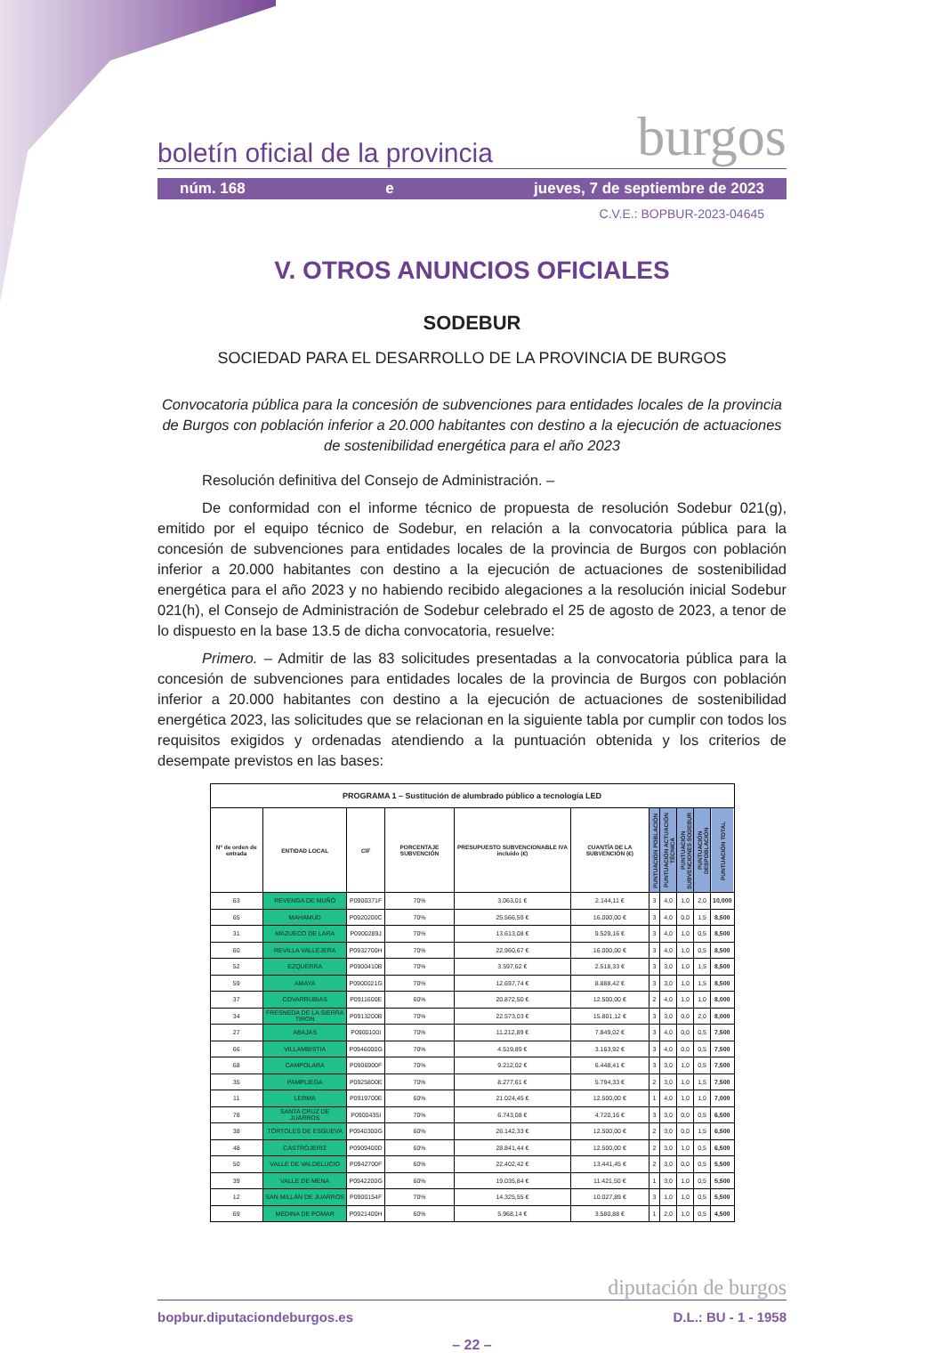boletín oficial de la provincia burgos
núm. 168 e jueves, 7 de septiembre de 2023
C.V.E.: BOPBUR-2023-04645
V. OTROS ANUNCIOS OFICIALES
SODEBUR
SOCIEDAD PARA EL DESARROLLO DE LA PROVINCIA DE BURGOS
Convocatoria pública para la concesión de subvenciones para entidades locales de la provincia de Burgos con población inferior a 20.000 habitantes con destino a la ejecución de actuaciones de sostenibilidad energética para el año 2023
Resolución definitiva del Consejo de Administración. –
De conformidad con el informe técnico de propuesta de resolución Sodebur 021(g), emitido por el equipo técnico de Sodebur, en relación a la convocatoria pública para la concesión de subvenciones para entidades locales de la provincia de Burgos con población inferior a 20.000 habitantes con destino a la ejecución de actuaciones de sostenibilidad energética para el año 2023 y no habiendo recibido alegaciones a la resolución inicial Sodebur 021(h), el Consejo de Administración de Sodebur celebrado el 25 de agosto de 2023, a tenor de lo dispuesto en la base 13.5 de dicha convocatoria, resuelve:
Primero. – Admitir de las 83 solicitudes presentadas a la convocatoria pública para la concesión de subvenciones para entidades locales de la provincia de Burgos con población inferior a 20.000 habitantes con destino a la ejecución de actuaciones de sostenibilidad energética 2023, las solicitudes que se relacionan en la siguiente tabla por cumplir con todos los requisitos exigidos y ordenadas atendiendo a la puntuación obtenida y los criterios de desempate previstos en las bases:
| PROGRAMA 1 – Sustitución de alumbrado público a tecnología LED | | | | | | | | | | |
| --- | --- | --- | --- | --- | --- | --- | --- | --- | --- | --- |
| Nº de orden de entrada | ENTIDAD LOCAL | CIF | PORCENTAJE SUBVENCIÓN | PRESUPUESTO SUBVENCIONABLE IVA incluido (€) | CUANTÍA DE LA SUBVENCIÓN (€) | PUNTUACIÓN POBLACIÓN | PUNTUACIÓN ACTUACIÓN TÉCNICA | PUNTUACIÓN SUBVENCIONES SODEBUR | PUNTUACIÓN DESPOBLACIÓN | PUNTUACIÓN TOTAL |
| 63 | REVENGA DE MUÑÓ | P0900371F | 70% | 3.063,01 € | 2.144,11 € | 3 | 4,0 | 1,0 | 2,0 | 10,000 |
| 65 | MAHAMUD | P0920200C | 70% | 25.566,59 € | 16.000,00 € | 3 | 4,0 | 0,0 | 1,5 | 8,500 |
| 31 | MAZUECO DE LARA | P0900289J | 70% | 13.613,08 € | 9.529,16 € | 3 | 4,0 | 1,0 | 0,5 | 8,500 |
| 60 | REVILLA VALLEJERA | P0932700H | 70% | 22.960,67 € | 16.000,00 € | 3 | 4,0 | 1,0 | 0,5 | 8,500 |
| 52 | EZQUERRA | P0900410B | 70% | 3.597,62 € | 2.518,33 € | 3 | 3,0 | 1,0 | 1,5 | 8,500 |
| 59 | AMAYA | P0900021G | 70% | 12.697,74 € | 8.888,42 € | 3 | 3,0 | 1,0 | 1,5 | 8,500 |
| 37 | COVARRUBIAS | P0911600E | 60% | 20.872,50 € | 12.500,00 € | 2 | 4,0 | 1,0 | 1,0 | 8,000 |
| 34 | FRESNEDA DE LA SIERRA TIRON | P0913200B | 70% | 22.573,03 € | 15.801,12 € | 3 | 3,0 | 0,0 | 2,0 | 8,000 |
| 27 | ABAJAS | P0900100I | 70% | 11.212,89 € | 7.849,02 € | 3 | 4,0 | 0,0 | 0,5 | 7,500 |
| 66 | VILLAMBISTIA | P0946000G | 70% | 4.519,89 € | 3.163,92 € | 3 | 4,0 | 0,0 | 0,5 | 7,500 |
| 68 | CAMPOLARA | P0906900F | 70% | 9.212,02 € | 6.448,41 € | 3 | 3,0 | 1,0 | 0,5 | 7,500 |
| 35 | PAMPLIEGA | P0925800E | 70% | 8.277,61 € | 5.794,33 € | 2 | 3,0 | 1,0 | 1,5 | 7,500 |
| 11 | LERMA | P0919700E | 60% | 21.024,45 € | 12.500,00 € | 1 | 4,0 | 1,0 | 1,0 | 7,000 |
| 78 | SANTA CRUZ DE JUARROS | P0900435I | 70% | 6.743,08 € | 4.720,16 € | 3 | 3,0 | 0,0 | 0,5 | 6,500 |
| 38 | TÓRTOLES DE ESGUEVA | P0940300G | 60% | 26.142,33 € | 12.500,00 € | 2 | 3,0 | 0,0 | 1,5 | 6,500 |
| 48 | CASTROJERIZ | P0909400D | 60% | 28.841,44 € | 12.500,00 € | 2 | 3,0 | 1,0 | 0,5 | 6,500 |
| 50 | VALLE DE VALDELUCIO | P0942700F | 60% | 22.402,42 € | 13.441,45 € | 2 | 3,0 | 0,0 | 0,5 | 5,500 |
| 39 | VALLE DE MENA | P0942200G | 60% | 19.035,84 € | 11.421,50 € | 1 | 3,0 | 1,0 | 0,5 | 5,500 |
| 12 | SAN MILLÁN DE JUARROS | P0900154F | 70% | 14.325,55 € | 10.027,89 € | 3 | 1,0 | 1,0 | 0,5 | 5,500 |
| 69 | MEDINA DE POMAR | P0921400H | 60% | 5.968,14 € | 3.580,88 € | 1 | 2,0 | 1,0 | 0,5 | 4,500 |
diputación de burgos
bopbur.diputaciondeburgos.es D.L.: BU - 1 - 1958
– 22 –